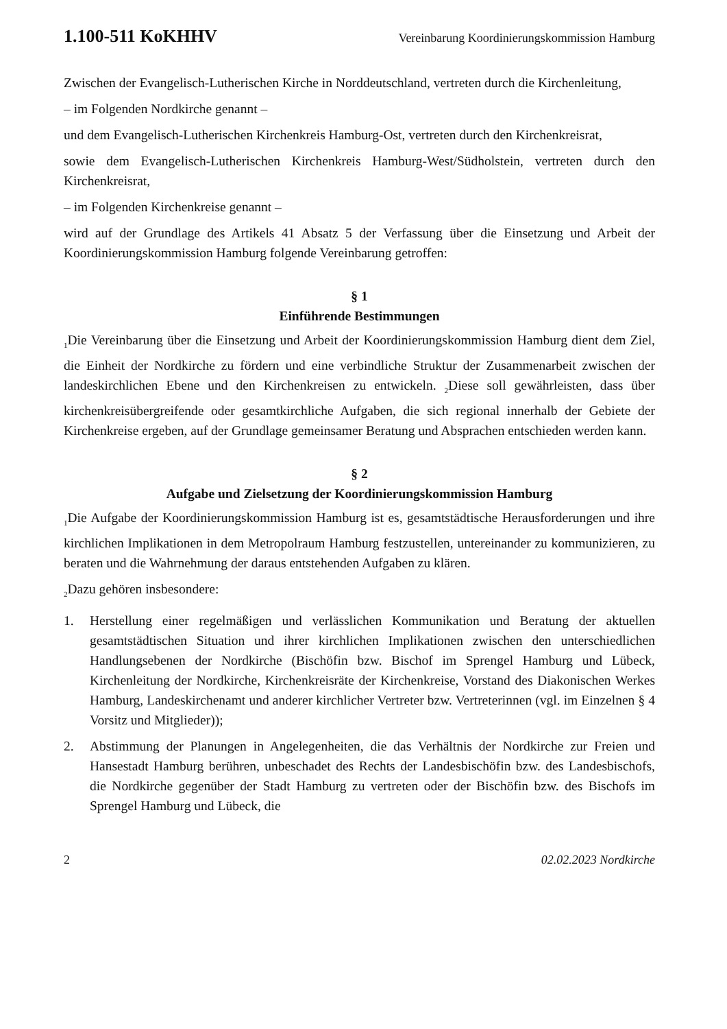1.100-511 KoKHHV Vereinbarung Koordinierungskommission Hamburg
Zwischen der Evangelisch-Lutherischen Kirche in Norddeutschland, vertreten durch die Kirchenleitung,
– im Folgenden Nordkirche genannt –
und dem Evangelisch-Lutherischen Kirchenkreis Hamburg-Ost, vertreten durch den Kirchenkreisrat,
sowie dem Evangelisch-Lutherischen Kirchenkreis Hamburg-West/Südholstein, vertreten durch den Kirchenkreisrat,
– im Folgenden Kirchenkreise genannt –
wird auf der Grundlage des Artikels 41 Absatz 5 der Verfassung über die Einsetzung und Arbeit der Koordinierungskommission Hamburg folgende Vereinbarung getroffen:
§ 1
Einführende Bestimmungen
<sub>1</sub>Die Vereinbarung über die Einsetzung und Arbeit der Koordinierungskommission Hamburg dient dem Ziel, die Einheit der Nordkirche zu fördern und eine verbindliche Struktur der Zusammenarbeit zwischen der landeskirchlichen Ebene und den Kirchenkreisen zu entwickeln. <sub>2</sub>Diese soll gewährleisten, dass über kirchenkreisübergreifende oder gesamtkirchliche Aufgaben, die sich regional innerhalb der Gebiete der Kirchenkreise ergeben, auf der Grundlage gemeinsamer Beratung und Absprachen entschieden werden kann.
§ 2
Aufgabe und Zielsetzung der Koordinierungskommission Hamburg
<sub>1</sub>Die Aufgabe der Koordinierungskommission Hamburg ist es, gesamtstädtische Herausforderungen und ihre kirchlichen Implikationen in dem Metropolraum Hamburg festzustellen, untereinander zu kommunizieren, zu beraten und die Wahrnehmung der daraus entstehenden Aufgaben zu klären.
<sub>2</sub>Dazu gehören insbesondere:
1. Herstellung einer regelmäßigen und verlässlichen Kommunikation und Beratung der aktuellen gesamtstädtischen Situation und ihrer kirchlichen Implikationen zwischen den unterschiedlichen Handlungsebenen der Nordkirche (Bischöfin bzw. Bischof im Sprengel Hamburg und Lübeck, Kirchenleitung der Nordkirche, Kirchenkreisräte der Kirchenkreise, Vorstand des Diakonischen Werkes Hamburg, Landeskirchenamt und anderer kirchlicher Vertreter bzw. Vertreterinnen (vgl. im Einzelnen § 4 Vorsitz und Mitglieder));
2. Abstimmung der Planungen in Angelegenheiten, die das Verhältnis der Nordkirche zur Freien und Hansestadt Hamburg berühren, unbeschadet des Rechts der Landesbischöfin bzw. des Landesbischofs, die Nordkirche gegenüber der Stadt Hamburg zu vertreten oder der Bischöfin bzw. des Bischofs im Sprengel Hamburg und Lübeck, die
2 02.02.2023 Nordkirche